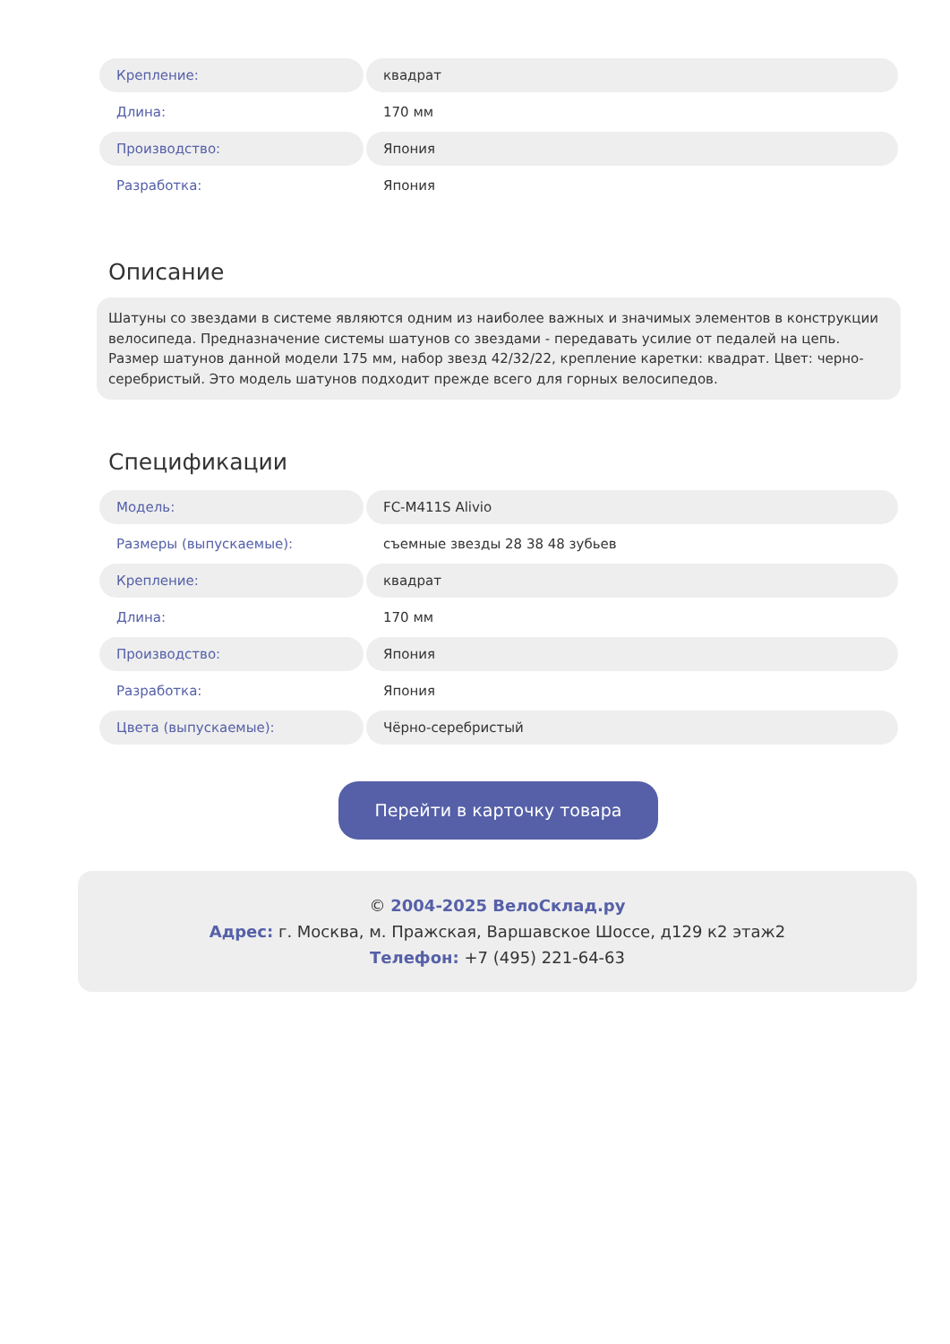| Крепление: | квадрат |
| Длина: | 170 мм |
| Производство: | Япония |
| Разработка: | Япония |
Описание
Шатуны со звездами в системе являются одним из наиболее важных и значимых элементов в конструкции велосипеда. Предназначение системы шатунов со звездами - передавать усилие от педалей на цепь. Размер шатунов данной модели 175 мм, набор звезд 42/32/22, крепление каретки: квадрат. Цвет: черно-серебристый. Это модель шатунов подходит прежде всего для горных велосипедов.
Спецификации
| Модель: | FC-M411S Alivio |
| Размеры (выпускаемые): | съемные звезды 28 38 48 зубьев |
| Крепление: | квадрат |
| Длина: | 170 мм |
| Производство: | Япония |
| Разработка: | Япония |
| Цвета (выпускаемые): | Чёрно-серебристый |
Перейти в карточку товара
© 2004-2025 ВелоСклад.ру
Адрес: г. Москва, м. Пражская, Варшавское Шоссе, д129 к2 этаж2
Телефон: +7 (495) 221-64-63